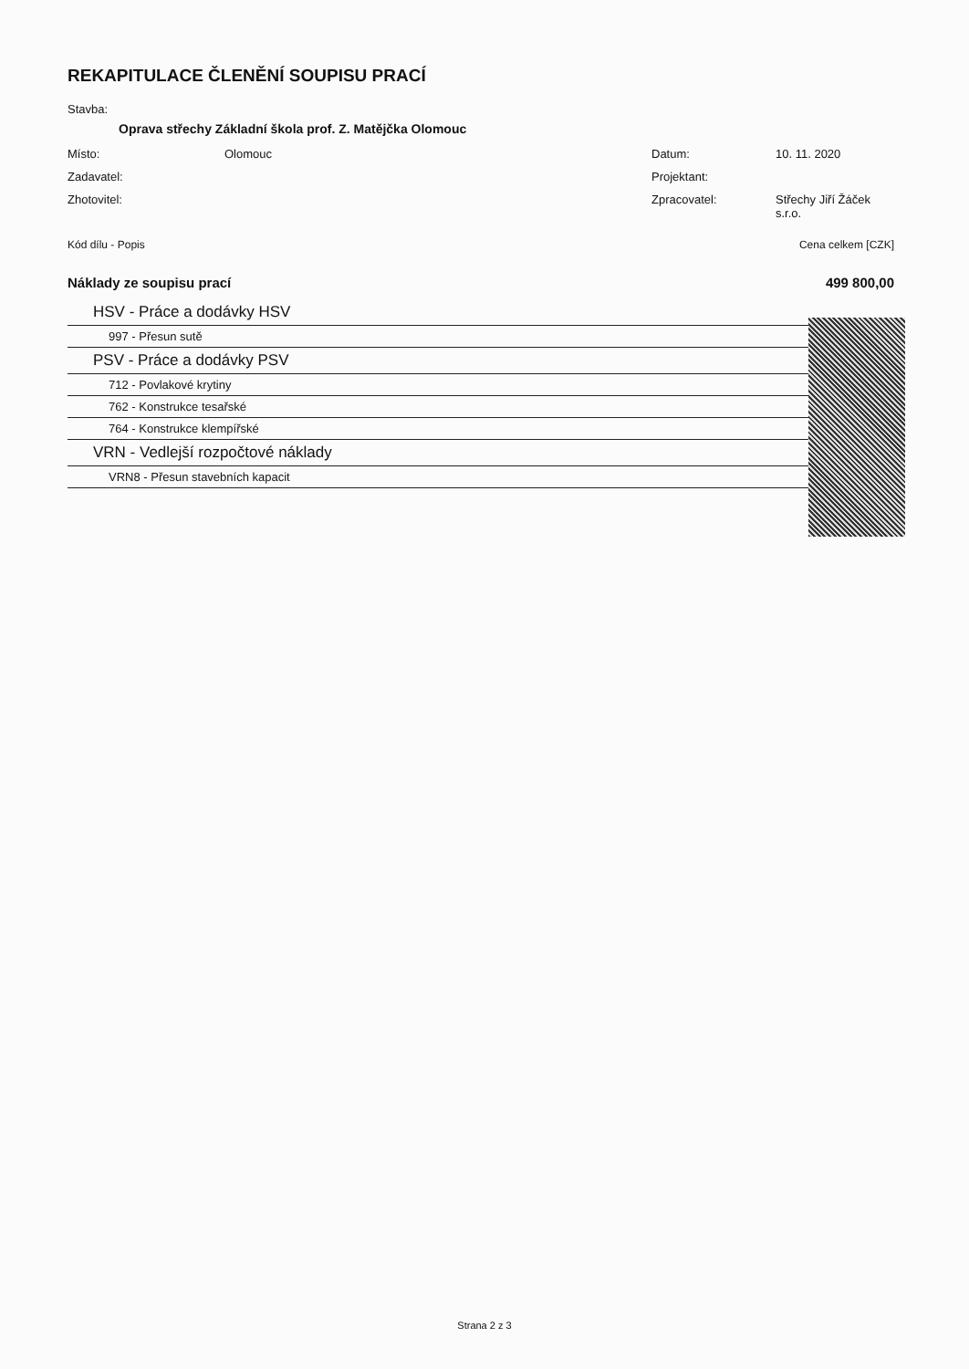REKAPITULACE ČLENĚNÍ SOUPISU PRACÍ
Stavba:
Oprava střechy Základní škola prof. Z. Matějčka Olomouc
Místo: Olomouc Datum: 10. 11. 2020
Zadavatel: Projektant:
Zhotovitel: Zpracovatel: Střechy Jiří Žáček
s.r.o.
Kód dílu - Popis Cena celkem [CZK]
Náklady ze soupisu prací 499 800,00
| HSV - Práce a dodávky HSV |
| 997 - Přesun sutě |
| PSV - Práce a dodávky PSV |
| 712 - Povlakové krytiny |
| 762 - Konstrukce tesařské |
| 764 - Konstrukce klempířské |
| VRN - Vedlejší rozpočtové náklady |
| VRN8 - Přesun stavebních kapacit |
Strana 2 z 3